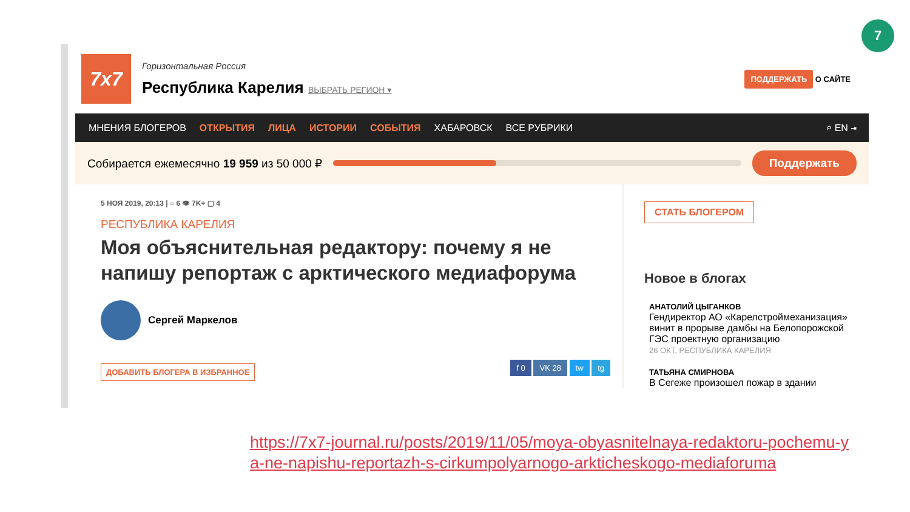7
7x7
Горизонтальная Россия
Республика Карелия ВЫБРАТЬ РЕГИОН ▾
ПОДДЕРЖАТЬ О САЙТЕ
МНЕНИЯ БЛОГЕРОВ ОТКРЫТИЯ ЛИЦА ИСТОРИИ СОБЫТИЯ ХАБАРОВСК ВСЕ РУБРИКИ ⌕ EN ⇥
Собирается ежемесячно 19 959 из 50 000 ₽
Поддержать
5 НОЯ 2019, 20:13 | ○ 6 👁 7K+ ▢ 4
РЕСПУБЛИКА КАРЕЛИЯ
Моя объяснительная редактору: почему я не напишу репортаж с арктического медиафорума
Сергей Маркелов
ДОБАВИТЬ БЛОГЕРА В ИЗБРАННОЕ f 0 VK 28 tw tg
СТАТЬ БЛОГЕРОМ
Новое в блогах
АНАТОЛИЙ ЦЫГАНКОВ
Гендиректор АО «Карелстроймеханизация» винит в прорыве дамбы на Белопорожской ГЭС проектную организацию
26 ОКТ, РЕСПУБЛИКА КАРЕЛИЯ
ТАТЬЯНА СМИРНОВА
В Сегеже произошел пожар в здании
https://7x7-journal.ru/posts/2019/11/05/moya-obyasnitelnaya-redaktoru-pochemu-ya-ne-napishu-reportazh-s-cirkumpolyarnogo-arkticheskogo-mediaforuma